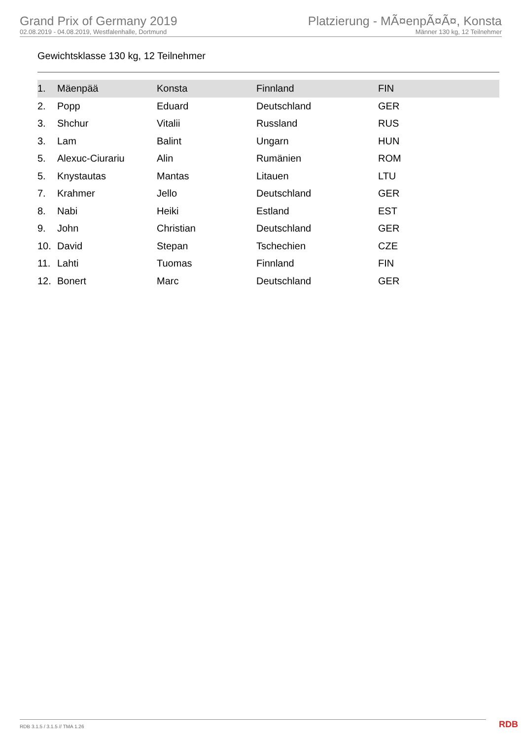Grand Prix of Germany 2019
02.08.2019 - 04.08.2019, Westfalenhalle, Dortmund
Platzierung - MÃ¤enpÃ¤Ã¤, Konsta
Männer 130 kg, 12 Teilnehmer
Gewichtsklasse 130 kg, 12 Teilnehmer
| 1. | Mäenpää | Konsta | Finnland | FIN |
| 2. | Popp | Eduard | Deutschland | GER |
| 3. | Shchur | Vitalii | Russland | RUS |
| 3. | Lam | Balint | Ungarn | HUN |
| 5. | Alexuc-Ciurariu | Alin | Rumänien | ROM |
| 5. | Knystautas | Mantas | Litauen | LTU |
| 7. | Krahmer | Jello | Deutschland | GER |
| 8. | Nabi | Heiki | Estland | EST |
| 9. | John | Christian | Deutschland | GER |
| 10. | David | Stepan | Tschechien | CZE |
| 11. | Lahti | Tuomas | Finnland | FIN |
| 12. | Bonert | Marc | Deutschland | GER |
RDB 3.1.5 / 3.1.5 // TMA 1.26 RDB